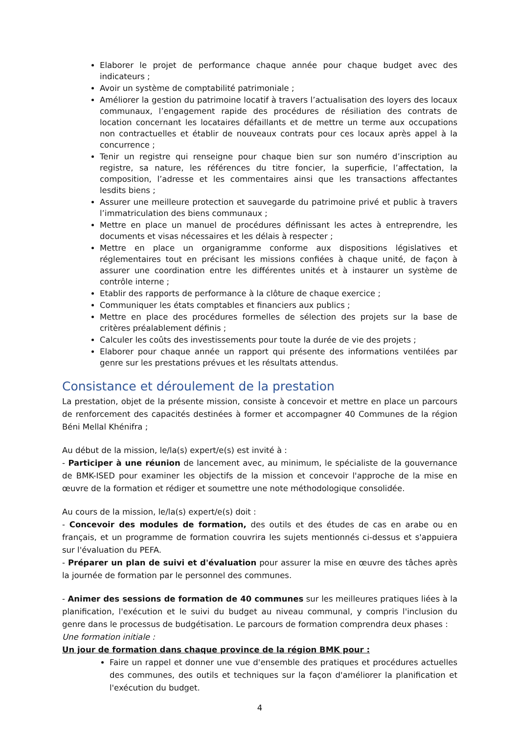Elaborer le projet de performance chaque année pour chaque budget avec des indicateurs ;
Avoir un système de comptabilité patrimoniale ;
Améliorer la gestion du patrimoine locatif à travers l’actualisation des loyers des locaux communaux, l’engagement rapide des procédures de résiliation des contrats de location concernant les locataires défaillants et de mettre un terme aux occupations non contractuelles et établir de nouveaux contrats pour ces locaux après appel à la concurrence ;
Tenir un registre qui renseigne pour chaque bien sur son numéro d’inscription au registre, sa nature, les références du titre foncier, la superficie, l’affectation, la composition, l’adresse et les commentaires ainsi que les transactions affectantes lesdits biens ;
Assurer une meilleure protection et sauvegarde du patrimoine privé et public à travers l’immatriculation des biens communaux ;
Mettre en place un manuel de procédures définissant les actes à entreprendre, les documents et visas nécessaires et les délais à respecter ;
Mettre en place un organigramme conforme aux dispositions législatives et réglementaires tout en précisant les missions confiées à chaque unité, de façon à assurer une coordination entre les différentes unités et à instaurer un système de contrôle interne ;
Etablir des rapports de performance à la clôture de chaque exercice ;
Communiquer les états comptables et financiers aux publics ;
Mettre en place des procédures formelles de sélection des projets sur la base de critères préalablement définis ;
Calculer les coûts des investissements pour toute la durée de vie des projets ;
Elaborer pour chaque année un rapport qui présente des informations ventilées par genre sur les prestations prévues et les résultats attendus.
Consistance et déroulement de la prestation
La prestation, objet de la présente mission, consiste à concevoir et mettre en place un parcours de renforcement des capacités destinées à former et accompagner 40 Communes de la région Béni Mellal Khénifra ;
Au début de la mission, le/la(s) expert/e(s) est invité à :
- Participer à une réunion de lancement avec, au minimum, le spécialiste de la gouvernance de BMK-ISED pour examiner les objectifs de la mission et concevoir l'approche de la mise en œuvre de la formation et rédiger et soumettre une note méthodologique consolidée.
Au cours de la mission, le/la(s) expert/e(s) doit :
- Concevoir des modules de formation, des outils et des études de cas en arabe ou en français, et un programme de formation couvrira les sujets mentionnés ci-dessus et s'appuiera sur l'évaluation du PEFA.
- Préparer un plan de suivi et d'évaluation pour assurer la mise en œuvre des tâches après la journée de formation par le personnel des communes.
- Animer des sessions de formation de 40 communes sur les meilleures pratiques liées à la planification, l'exécution et le suivi du budget au niveau communal, y compris l'inclusion du genre dans le processus de budgétisation. Le parcours de formation comprendra deux phases :
Une formation initiale :
Un jour de formation dans chaque province de la région BMK pour :
Faire un rappel et donner une vue d'ensemble des pratiques et procédures actuelles des communes, des outils et techniques sur la façon d'améliorer la planification et l'exécution du budget.
4